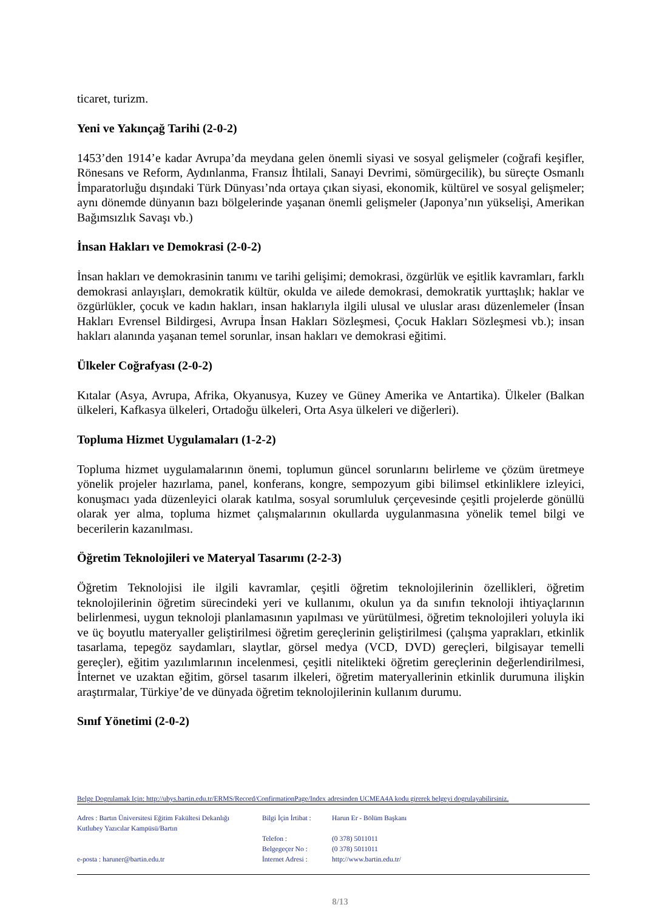ticaret, turizm.
Yeni ve Yakınçağ Tarihi (2-0-2)
1453’den 1914’e kadar Avrupa’da meydana gelen önemli siyasi ve sosyal gelişmeler (coğrafi keşifler, Rönesans ve Reform, Aydınlanma, Fransız İhtilali, Sanayi Devrimi, sömürgecilik), bu süreçte Osmanlı İmparatorluğu dışındaki Türk Dünyası’nda ortaya çıkan siyasi, ekonomik, kültürel ve sosyal gelişmeler; aynı dönemde dünyanın bazı bölgelerinde yaşanan önemli gelişmeler (Japonya’nın yükselişi, Amerikan Bağımsızlık Savaşı vb.)
İnsan Hakları ve Demokrasi (2-0-2)
İnsan hakları ve demokrasinin tanımı ve tarihi gelişimi; demokrasi, özgürlük ve eşitlik kavramları, farklı demokrasi anlayışları, demokratik kültür, okulda ve ailede demokrasi, demokratik yurttaşlık; haklar ve özgürlükler, çocuk ve kadın hakları, insan haklarıyla ilgili ulusal ve uluslar arası düzenlemeler (İnsan Hakları Evrensel Bildirgesi, Avrupa İnsan Hakları Sözleşmesi, Çocuk Hakları Sözleşmesi vb.); insan hakları alanında yaşanan temel sorunlar, insan hakları ve demokrasi eğitimi.
Ülkeler Coğrafyası (2-0-2)
Kıtalar (Asya, Avrupa, Afrika, Okyanusya, Kuzey ve Güney Amerika ve Antartika). Ülkeler (Balkan ülkeleri, Kafkasya ülkeleri, Ortadoğu ülkeleri, Orta Asya ülkeleri ve diğerleri).
Topluma Hizmet Uygulamaları (1-2-2)
Topluma hizmet uygulamalarının önemi, toplumun güncel sorunlarını belirleme ve çözüm üretmeye yönelik projeler hazırlama, panel, konferans, kongre, sempozyum gibi bilimsel etkinliklere izleyici, konuşmacı yada düzenleyici olarak katılma, sosyal sorumluluk çerçevesinde çeşitli projelerde gönüllü olarak yer alma, topluma hizmet çalışmalarının okullarda uygulanmasına yönelik temel bilgi ve becerilerin kazanılması.
Öğretim Teknolojileri ve Materyal Tasarımı (2-2-3)
Öğretim Teknolojisi ile ilgili kavramlar, çeşitli öğretim teknolojilerinin özellikleri, öğretim teknolojilerinin öğretim sürecindeki yeri ve kullanımı, okulun ya da sınıfın teknoloji ihtiyaçlarının belirlenmesi, uygun teknoloji planlamasının yapılması ve yürütülmesi, öğretim teknolojileri yoluyla iki ve üç boyutlu materyaller geliştirilmesi öğretim gereçlerinin geliştirilmesi (çalışma yaprakları, etkinlik tasarlama, tepegöz saydamları, slaytlar, görsel medya (VCD, DVD) gereçleri, bilgisayar temelli gereçler), eğitim yazılımlarının incelenmesi, çeşitli nitelikteki öğretim gereçlerinin değerlendirilmesi, İnternet ve uzaktan eğitim, görsel tasarım ilkeleri, öğretim materyallerinin etkinlik durumuna ilişkin araştırmalar, Türkiye’de ve dünyada öğretim teknolojilerinin kullanım durumu.
Sınıf Yönetimi (2-0-2)
Belge Dogrulamak Için: http://ubys.bartin.edu.tr/ERMS/Record/ConfirmationPage/Index adresinden UCMEA4A kodu girerek belgeyi dogrulayabilirsiniz.
Adres : Bartın Üniversitesi Eğitim Fakültesi Dekanlığı
Kutlubey Yazıcılar Kampüsü/Bartın
e-posta : haruner@bartin.edu.tr
Bilgi İçin İrtibat :
Telefon :
Belgegeçer No :
İnternet Adresi :
Harun Er - Bölüm Başkanı
(0 378) 5011011
(0 378) 5011011
http://www.bartin.edu.tr/
8/13